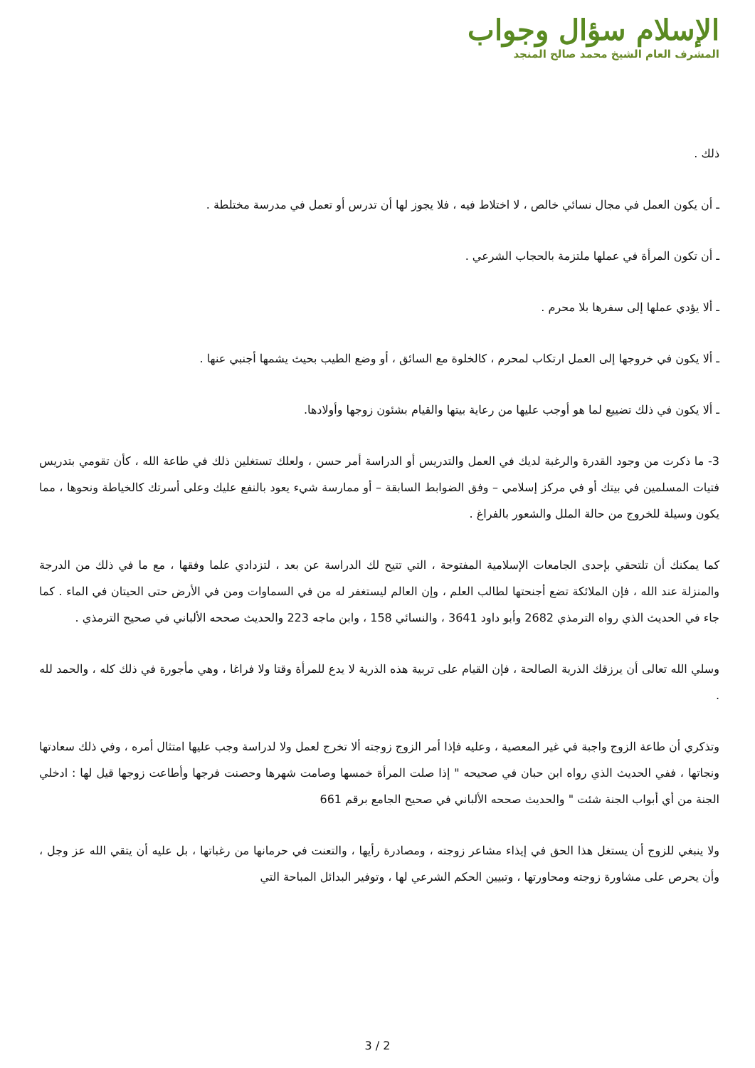الإسلام سؤال وجواب
المشرف العام الشيخ محمد صالح المنجد
ذلك .
ـ أن يكون العمل في مجال نسائي خالص ، لا اختلاط فيه ، فلا يجوز لها أن تدرس أو تعمل في مدرسة مختلطة .
ـ أن تكون المرأة في عملها ملتزمة بالحجاب الشرعي .
ـ ألا يؤدي عملها إلى سفرها بلا محرم .
ـ ألا يكون في خروجها إلى العمل ارتكاب لمحرم ، كالخلوة مع السائق ، أو وضع الطيب بحيث يشمها أجنبي عنها .
ـ ألا يكون في ذلك تضييع لما هو أوجب عليها من رعاية بيتها والقيام بشئون زوجها وأولادها.
3- ما ذكرت من وجود القدرة والرغبة لديك في العمل والتدريس أو الدراسة أمر حسن ، ولعلك تستغلين ذلك في طاعة الله ، كأن تقومي بتدريس فتيات المسلمين في بيتك أو في مركز إسلامي – وفق الضوابط السابقة – أو ممارسة شيء يعود بالنفع عليك وعلى أسرتك كالخياطة ونحوها ، مما يكون وسيلة للخروج من حالة الملل والشعور بالفراغ .
كما يمكنك أن تلتحقي بإحدى الجامعات الإسلامية المفتوحة ، التي تتيح لك الدراسة عن بعد ، لتزدادي علما وفقها ، مع ما في ذلك من الدرجة والمنزلة عند الله ، فإن الملائكة تضع أجنحتها لطالب العلم ، وإن العالم ليستغفر له من في السماوات ومن في الأرض حتى الحيتان في الماء . كما جاء في الحديث الذي رواه الترمذي 2682 وأبو داود 3641 ، والنسائي 158 ، وابن ماجه 223 والحديث صححه الألباني في صحيح الترمذي .
وسلي الله تعالى أن يرزقك الذرية الصالحة ، فإن القيام على تربية هذه الذرية لا يدع للمرأة وقتا ولا فراغا ، وهي مأجورة في ذلك كله ، والحمد لله .
وتذكري أن طاعة الزوج واجبة في غير المعصية ، وعليه فإذا أمر الزوج زوجته ألا تخرج لعمل ولا لدراسة وجب عليها امتثال أمره ، وفي ذلك سعادتها ونجاتها ، ففي الحديث الذي رواه ابن حبان في صحيحه " إذا صلت المرأة خمسها وصامت شهرها وحصنت فرجها وأطاعت زوجها قيل لها : ادخلي الجنة من أي أبواب الجنة شئت " والحديث صححه الألباني في صحيح الجامع برقم 661
ولا ينبغي للزوج أن يستغل هذا الحق في إيذاء مشاعر زوجته ، ومصادرة رأيها ، والتعنت في حرمانها من رغباتها ، بل عليه أن يتقي الله عز وجل ، وأن يحرص على مشاورة زوجته ومحاورتها ، وتبيين الحكم الشرعي لها ، وتوفير البدائل المباحة التي
3 / 2